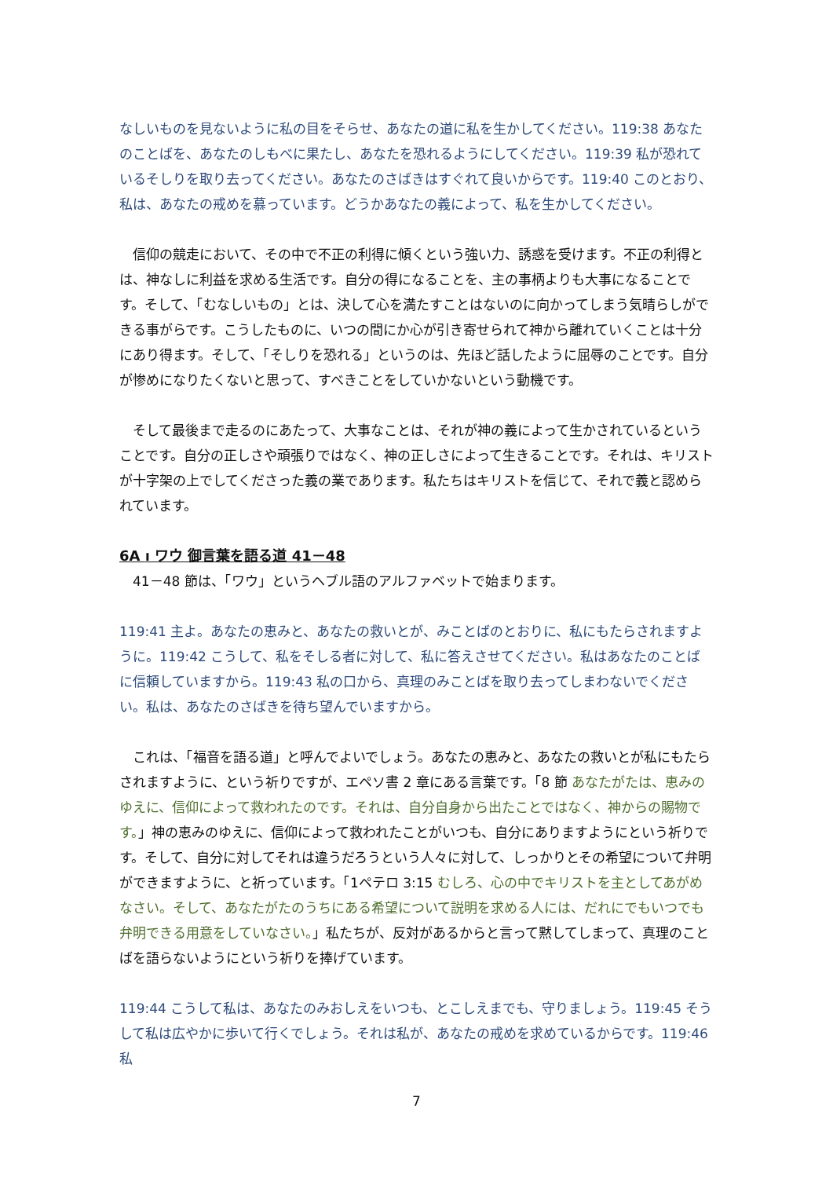なしいものを見ないように私の目をそらせ、あなたの道に私を生かしてください。119:38 あなたのことばを、あなたのしもべに果たし、あなたを恐れるようにしてください。119:39 私が恐れているそしりを取り去ってください。あなたのさばきはすぐれて良いからです。119:40 このとおり、私は、あなたの戒めを慕っています。どうかあなたの義によって、私を生かしてください。
　信仰の競走において、その中で不正の利得に傾くという強い力、誘惑を受けます。不正の利得とは、神なしに利益を求める生活です。自分の得になることを、主の事柄よりも大事になることです。そして、「むなしいもの」とは、決して心を満たすことはないのに向かってしまう気晴らしができる事がらです。こうしたものに、いつの間にか心が引き寄せられて神から離れていくことは十分にあり得ます。そして、「そしりを恐れる」というのは、先ほど話したように屈辱のことです。自分が惨めになりたくないと思って、すべきことをしていかないという動機です。
　そして最後まで走るのにあたって、大事なことは、それが神の義によって生かされているということです。自分の正しさや頑張りではなく、神の正しさによって生きることです。それは、キリストが十字架の上でしてくださった義の業であります。私たちはキリストを信じて、それで義と認められています。
6A ו ワウ 御言葉を語る道 41－48
　41－48 節は、「ワウ」というヘブル語のアルファベットで始まります。
119:41 主よ。あなたの恵みと、あなたの救いとが、みことばのとおりに、私にもたらされますように。119:42 こうして、私をそしる者に対して、私に答えさせてください。私はあなたのことばに信頼していますから。119:43 私の口から、真理のみことばを取り去ってしまわないでください。私は、あなたのさばきを待ち望んでいますから。
　これは、「福音を語る道」と呼んでよいでしょう。あなたの恵みと、あなたの救いとが私にもたらされますように、という祈りですが、エペソ書 2 章にある言葉です。「8 節 あなたがたは、恵みのゆえに、信仰によって救われたのです。それは、自分自身から出たことではなく、神からの賜物です。」神の恵みのゆえに、信仰によって救われたことがいつも、自分にありますようにという祈りです。そして、自分に対してそれは違うだろうという人々に対して、しっかりとその希望について弁明ができますように、と祈っています。「1ペテロ 3:15 むしろ、心の中でキリストを主としてあがめなさい。そして、あなたがたのうちにある希望について説明を求める人には、だれにでもいつでも弁明できる用意をしていなさい。」私たちが、反対があるからと言って黙してしまって、真理のことばを語らないようにという祈りを捧げています。
119:44 こうして私は、あなたのみおしえをいつも、とこしえまでも、守りましょう。119:45 そうして私は広やかに歩いて行くでしょう。それは私が、あなたの戒めを求めているからです。119:46 私
7